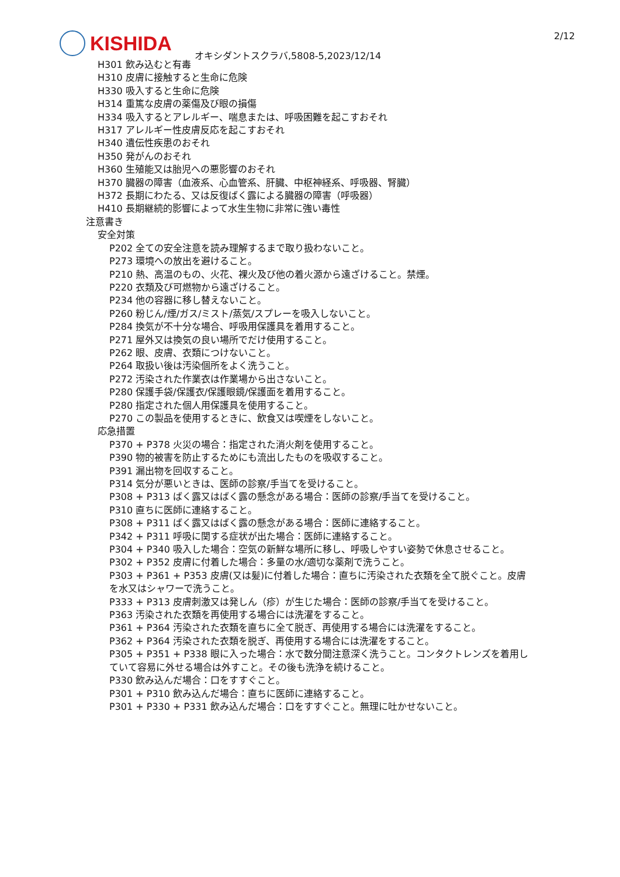KISHIDA 2/12
オキシダントスクラバ,5808-5,2023/12/14
H301 飲み込むと有毒
H310 皮膚に接触すると生命に危険
H330 吸入すると生命に危険
H314 重篤な皮膚の薬傷及び眼の損傷
H334 吸入するとアレルギー、喘息または、呼吸困難を起こすおそれ
H317 アレルギー性皮膚反応を起こすおそれ
H340 遺伝性疾患のおそれ
H350 発がんのおそれ
H360 生殖能又は胎児への悪影響のおそれ
H370 臓器の障害（血液系、心血管系、肝臓、中枢神経系、呼吸器、腎臓）
H372 長期にわたる、又は反復ばく露による臓器の障害（呼吸器）
H410 長期継続的影響によって水生生物に非常に強い毒性
注意書き
安全対策
P202 全ての安全注意を読み理解するまで取り扱わないこと。
P273 環境への放出を避けること。
P210 熱、高温のもの、火花、裸火及び他の着火源から遠ざけること。禁煙。
P220 衣類及び可燃物から遠ざけること。
P234 他の容器に移し替えないこと。
P260 粉じん/煙/ガス/ミスト/蒸気/スプレーを吸入しないこと。
P284 換気が不十分な場合、呼吸用保護具を着用すること。
P271 屋外又は換気の良い場所でだけ使用すること。
P262 眼、皮膚、衣類につけないこと。
P264 取扱い後は汚染個所をよく洗うこと。
P272 汚染された作業衣は作業場から出さないこと。
P280 保護手袋/保護衣/保護眼鏡/保護面を着用すること。
P280 指定された個人用保護具を使用すること。
P270 この製品を使用するときに、飲食又は喫煙をしないこと。
応急措置
P370 + P378 火災の場合：指定された消火剤を使用すること。
P390 物的被害を防止するためにも流出したものを吸収すること。
P391 漏出物を回収すること。
P314 気分が悪いときは、医師の診察/手当てを受けること。
P308 + P313 ばく露又はばく露の懸念がある場合：医師の診察/手当てを受けること。
P310 直ちに医師に連絡すること。
P308 + P311 ばく露又はばく露の懸念がある場合：医師に連絡すること。
P342 + P311 呼吸に関する症状が出た場合：医師に連絡すること。
P304 + P340 吸入した場合：空気の新鮮な場所に移し、呼吸しやすい姿勢で休息させること。
P302 + P352 皮膚に付着した場合：多量の水/適切な薬剤で洗うこと。
P303 + P361 + P353 皮膚(又は髪)に付着した場合：直ちに汚染された衣類を全て脱ぐこと。皮膚を水又はシャワーで洗うこと。
P333 + P313 皮膚刺激又は発しん（疹）が生じた場合：医師の診察/手当てを受けること。
P363 汚染された衣類を再使用する場合には洗濯をすること。
P361 + P364 汚染された衣類を直ちに全て脱ぎ、再使用する場合には洗濯をすること。
P362 + P364 汚染された衣類を脱ぎ、再使用する場合には洗濯をすること。
P305 + P351 + P338 眼に入った場合：水で数分間注意深く洗うこと。コンタクトレンズを着用していて容易に外せる場合は外すこと。その後も洗浄を続けること。
P330 飲み込んだ場合：口をすすぐこと。
P301 + P310 飲み込んだ場合：直ちに医師に連絡すること。
P301 + P330 + P331 飲み込んだ場合：口をすすぐこと。無理に吐かせないこと。